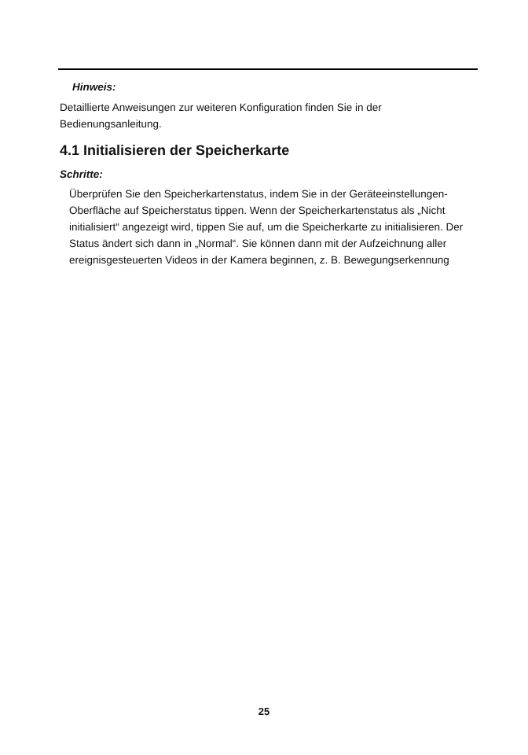Hinweis:
Detaillierte Anweisungen zur weiteren Konfiguration finden Sie in der Bedienungsanleitung.
4.1 Initialisieren der Speicherkarte
Schritte:
Überprüfen Sie den Speicherkartenstatus, indem Sie in der Geräteeinstellungen-Oberfläche auf Speicherstatus tippen. Wenn der Speicherkartenstatus als „Nicht initialisiert“ angezeigt wird, tippen Sie auf, um die Speicherkarte zu initialisieren. Der Status ändert sich dann in „Normal“. Sie können dann mit der Aufzeichnung aller ereignisgesteuerten Videos in der Kamera beginnen, z. B. Bewegungserkennung
25